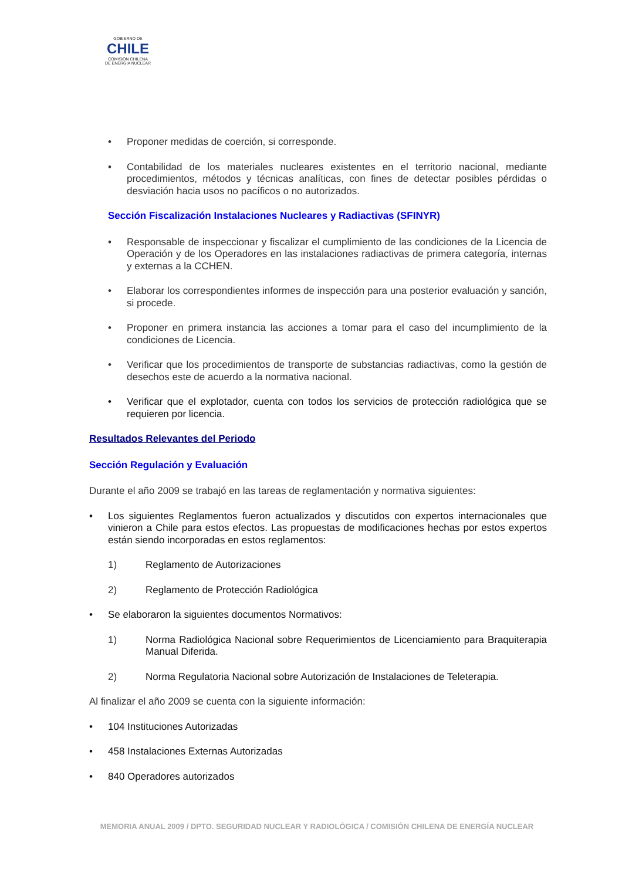GOBIERNO DE
CHILE
COMISION CHILENA
DE ENERGIA NUCLEAR
• Proponer medidas de coerción, si corresponde.
• Contabilidad de los materiales nucleares existentes en el territorio nacional, mediante procedimientos, métodos y técnicas analíticas, con fines de detectar posibles pérdidas o desviación hacia usos no pacíficos o no autorizados.
Sección Fiscalización Instalaciones Nucleares y Radiactivas (SFINYR)
• Responsable de inspeccionar y fiscalizar el cumplimiento de las condiciones de la Licencia de Operación y de los Operadores en las instalaciones radiactivas de primera categoría, internas y externas a la CCHEN.
• Elaborar los correspondientes informes de inspección para una posterior evaluación y sanción, si procede.
• Proponer en primera instancia las acciones a tomar para el caso del incumplimiento de la condiciones de Licencia.
• Verificar que los procedimientos de transporte de substancias radiactivas, como la gestión de desechos este de acuerdo a la normativa nacional.
• Verificar que el explotador, cuenta con todos los servicios de protección radiológica que se requieren por licencia.
Resultados Relevantes del Periodo
Sección Regulación y Evaluación
Durante el año 2009 se trabajó en las tareas de reglamentación y normativa siguientes:
• Los siguientes Reglamentos fueron actualizados y discutidos con expertos internacionales que vinieron a Chile para estos efectos. Las propuestas de modificaciones hechas por estos expertos están siendo incorporadas en estos reglamentos:
1) Reglamento de Autorizaciones
2) Reglamento de Protección Radiológica
• Se elaboraron la siguientes documentos Normativos:
1) Norma Radiológica Nacional sobre Requerimientos de Licenciamiento para Braquiterapia Manual Diferida.
2) Norma Regulatoria Nacional sobre Autorización de Instalaciones de Teleterapia.
Al finalizar el año 2009 se cuenta con la siguiente información:
• 104 Instituciones Autorizadas
• 458 Instalaciones Externas Autorizadas
• 840 Operadores autorizados
MEMORIA ANUAL 2009 / DPTO. SEGURIDAD NUCLEAR Y RADIOLÓGICA / COMISIÓN CHILENA DE ENERGÍA NUCLEAR